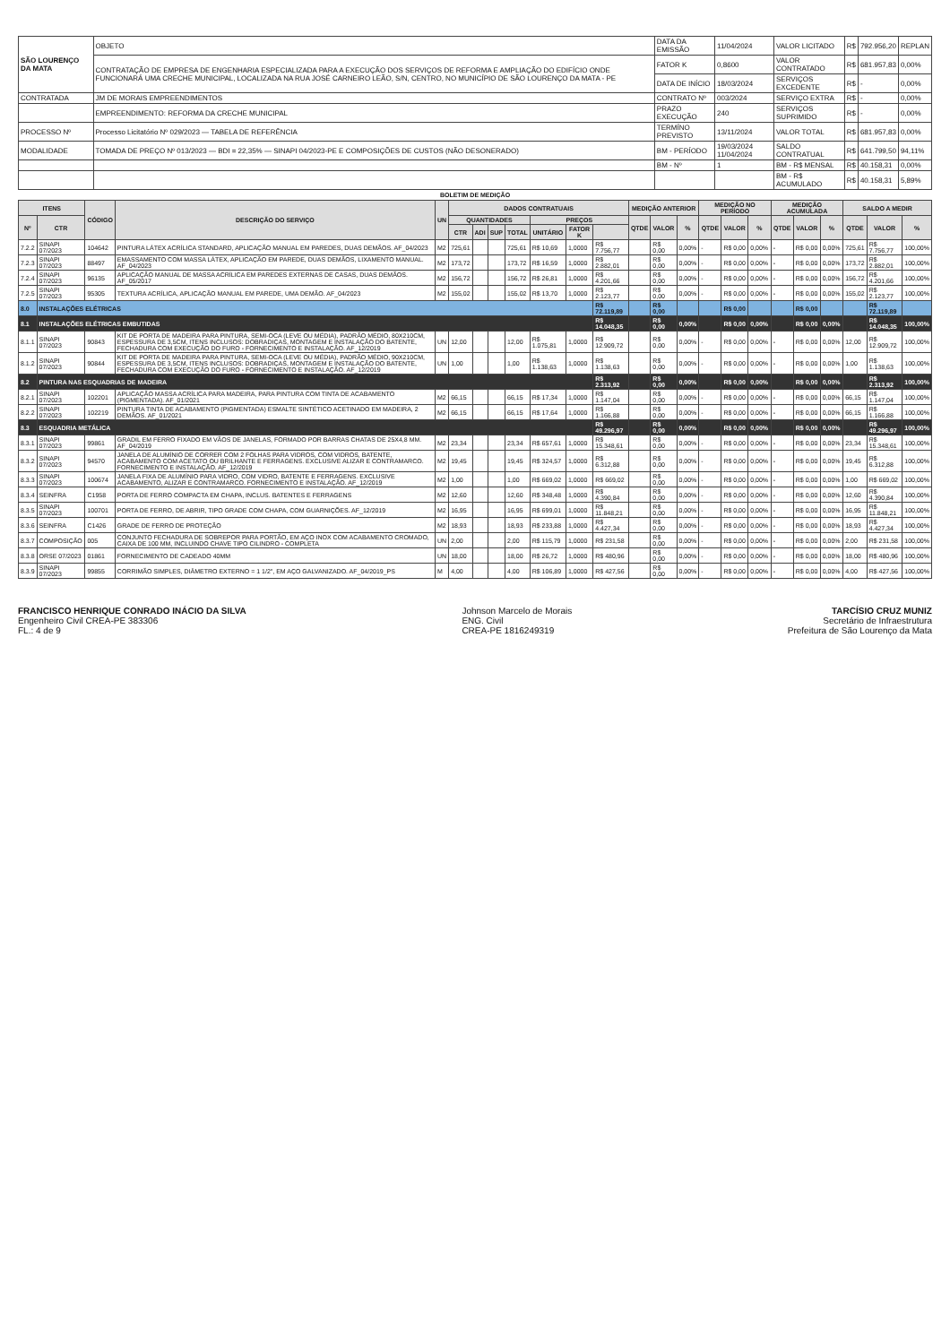| SÃO LOURENÇO DA MATA | OBJETO | DATA DA EMISSÃO | 11/04/2024 | VALOR LICITADO | R$ | 792.956,20 | REPLAN |
| | CONTRATAÇÃO DE EMPRESA DE ENGENHARIA ESPECIALIZADA PARA A EXECUÇÃO DOS SERVIÇOS DE REFORMA E AMPLIAÇÃO DO EDIFÍCIO ONDE FUNCIONARÁ UMA CRECHE MUNICIPAL, LOCALIZADA NA RUA JOSÉ CARNEIRO LEÃO, S/N, CENTRO, NO MUNICÍPIO DE SÃO LOURENÇO DA MATA - PE | FATOR K | 0,8600 | VALOR CONTRATADO | R$ | 681.957,83 | 0,00% |
| | | DATA DE INÍCIO | 18/03/2024 | SERVIÇOS EXCEDENTE | R$ | - | 0,00% |
| CONTRATADA | JM DE MORAIS EMPREENDIMENTOS | CONTRATO Nº | 003/2024 | SERVIÇO EXTRA | R$ | - | 0,00% |
| | EMPREENDIMENTO: REFORMA DA CRECHE MUNICIPAL | PRAZO EXECUÇÃO | 240 | SERVIÇOS SUPRIMIDO | R$ | - | 0,00% |
| PROCESSO Nº | Processo Licitatório Nº 029/2023 — TABELA DE REFERÊNCIA | TERMÍNO PREVISTO | 13/11/2024 | VALOR TOTAL | R$ | 681.957,83 | 0,00% |
| MODALIDADE | TOMADA DE PREÇO Nº 013/2023 — BDI = 22,35% — SINAPI 04/2023-PE E COMPOSIÇÕES DE CUSTOS (NÃO DESONERADO) | BM - PERÍODO | 19/03/2024 11/04/2024 | SALDO CONTRATUAL | R$ | 641.799,50 | 94,11% |
| | | BM - Nº | 1 | BM - R$ MENSAL | R$ | 40.158,31 | 0,00% |
| | | | | BM - R$ ACUMULADO | R$ | 40.158,31 | 5,89% |
BOLETIM DE MEDIÇÃO
| ITENS | | CÓDIGO | DESCRIÇÃO DO SERVIÇO | UN | DADOS CONTRATUAIS | | | | | | | MEDIÇÃO ANTERIOR | | | MEDIÇÃO NO PERÍODO | | | MEDIÇÃO ACUMULADA | | | SALDO A MEDIR | | |
| --- | --- | --- | --- | --- | --- | --- | --- | --- | --- | --- | --- | --- | --- | --- | --- | --- | --- | --- | --- | --- | --- | --- | --- |
| Nº | CTR | | | | QUANTIDADES | | | | PREÇOS | | | QTDE | VALOR | % | QTDE | VALOR | % | QTDE | VALOR | % | QTDE | VALOR | % |
| | | | | | CTR | ADI | SUP | TOTAL | UNITÁRIO | FATOR K | | | | | | | | | | | | | |
| 7.2.2 | SINAPI 07/2023 | 104642 | PINTURA LÁTEX ACRÍLICA STANDARD, APLICAÇÃO MANUAL EM PAREDES, DUAS DEMÃOS. AF_04/2023 | M2 | 725,61 | | | 725,61 | R$ 10,69 | 1,0000 | R$ 7.756,77 | | R$ 0,00 | 0,00% | - | R$ 0,00 | 0,00% | - | R$ 0,00 | 0,00% | 725,61 | R$ 7.756,77 | 100,00% |
| 7.2.3 | SINAPI 07/2023 | 88497 | EMASSAMENTO COM MASSA LÁTEX, APLICAÇÃO EM PAREDE, DUAS DEMÃOS, LIXAMENTO MANUAL. AF_04/2023 | M2 | 173,72 | | | 173,72 | R$ 16,59 | 1,0000 | R$ 2.882,01 | | R$ 0,00 | 0,00% | - | R$ 0,00 | 0,00% | - | R$ 0,00 | 0,00% | 173,72 | R$ 2.882,01 | 100,00% |
| 7.2.4 | SINAPI 07/2023 | 96135 | APLICAÇÃO MANUAL DE MASSA ACRÍLICA EM PAREDES EXTERNAS DE CASAS, DUAS DEMÃOS. AF_05/2017 | M2 | 156,72 | | | 156,72 | R$ 26,81 | 1,0000 | R$ 4.201,66 | | R$ 0,00 | 0,00% | - | R$ 0,00 | 0,00% | - | R$ 0,00 | 0,00% | 156,72 | R$ 4.201,66 | 100,00% |
| 7.2.5 | SINAPI 07/2023 | 95305 | TEXTURA ACRÍLICA, APLICAÇÃO MANUAL EM PAREDE, UMA DEMÃO. AF_04/2023 | M2 | 155,02 | | | 155,02 | R$ 13,70 | 1,0000 | R$ 2.123,77 | | R$ 0,00 | 0,00% | - | R$ 0,00 | 0,00% | - | R$ 0,00 | 0,00% | 155,02 | R$ 2.123,77 | 100,00% |
| 8.0 | INSTALAÇÕES ELÉTRICAS | | | | | | | | | | R$ 72.119,89 | | R$ 0,00 | | | R$ 0,00 | | | R$ 0,00 | | | R$ 72.119,89 | |
| 8.1 | INSTALAÇÕES ELÉTRICAS EMBUTIDAS | | | | | | | | | | R$ 14.048,35 | | R$ 0,00 | 0,00% | | R$ 0,00 | 0,00% | | R$ 0,00 | 0,00% | | R$ 14.048,35 | 100,00% |
| 8.1.1 | SINAPI 07/2023 | 90843 | KIT DE PORTA DE MADEIRA PARA PINTURA, SEMI-OCA (LEVE OU MÉDIA), PADRÃO MÉDIO, 80X210CM, ESPESSURA DE 3,5CM, ITENS INCLUSOS: DOBRADIÇAS, MONTAGEM E INSTALAÇÃO DO BATENTE, FECHADURA COM EXECUÇÃO DO FURO - FORNECIMENTO E INSTALAÇÃO. AF_12/2019 | UN | 12,00 | | | 12,00 | R$ 1.075,81 | 1,0000 | R$ 12.909,72 | | R$ 0,00 | 0,00% | - | R$ 0,00 | 0,00% | - | R$ 0,00 | 0,00% | 12,00 | R$ 12.909,72 | 100,00% |
| 8.1.2 | SINAPI 07/2023 | 90844 | KIT DE PORTA DE MADEIRA PARA PINTURA, SEMI-OCA (LEVE OU MÉDIA), PADRÃO MÉDIO, 90X210CM, ESPESSURA DE 3,5CM, ITENS INCLUSOS: DOBRADIÇAS, MONTAGEM E INSTALAÇÃO DO BATENTE, FECHADURA COM EXECUÇÃO DO FURO - FORNECIMENTO E INSTALAÇÃO. AF_12/2019 | UN | 1,00 | | | 1,00 | R$ 1.138,63 | 1,0000 | R$ 1.138,63 | | R$ 0,00 | 0,00% | - | R$ 0,00 | 0,00% | - | R$ 0,00 | 0,00% | 1,00 | R$ 1.138,63 | 100,00% |
| 8.2 | PINTURA NAS ESQUADRIAS DE MADEIRA | | | | | | | | | | R$ 2.313,92 | | R$ 0,00 | 0,00% | | R$ 0,00 | 0,00% | | R$ 0,00 | 0,00% | | R$ 2.313,92 | 100,00% |
| 8.2.1 | SINAPI 07/2023 | 102201 | APLICAÇÃO MASSA ACRÍLICA PARA MADEIRA, PARA PINTURA COM TINTA DE ACABAMENTO (PIGMENTADA). AF_01/2021 | M2 | 66,15 | | | 66,15 | R$ 17,34 | 1,0000 | R$ 1.147,04 | | R$ 0,00 | 0,00% | - | R$ 0,00 | 0,00% | - | R$ 0,00 | 0,00% | 66,15 | R$ 1.147,04 | 100,00% |
| 8.2.2 | SINAPI 07/2023 | 102219 | PINTURA TINTA DE ACABAMENTO (PIGMENTADA) ESMALTE SINTÉTICO ACETINADO EM MADEIRA, 2 DEMÃOS. AF_01/2021 | M2 | 66,15 | | | 66,15 | R$ 17,64 | 1,0000 | R$ 1.166,88 | | R$ 0,00 | 0,00% | - | R$ 0,00 | 0,00% | - | R$ 0,00 | 0,00% | 66,15 | R$ 1.166,88 | 100,00% |
| 8.3 | ESQUADRIA METÁLICA | | | | | | | | | | R$ 49.296,97 | | R$ 0,00 | 0,00% | | R$ 0,00 | 0,00% | | R$ 0,00 | 0,00% | | R$ 49.296,97 | 100,00% |
| 8.3.1 | SINAPI 07/2023 | 99861 | GRADIL EM FERRO FIXADO EM VÃOS DE JANELAS, FORMADO POR BARRAS CHATAS DE 25X4,8 MM. AF_04/2019 | M2 | 23,34 | | | 23,34 | R$ 657,61 | 1,0000 | R$ 15.348,61 | | R$ 0,00 | 0,00% | - | R$ 0,00 | 0,00% | - | R$ 0,00 | 0,00% | 23,34 | R$ 15.348,61 | 100,00% |
| 8.3.2 | SINAPI 07/2023 | 94570 | JANELA DE ALUMÍNIO DE CORRER COM 2 FOLHAS PARA VIDROS, COM VIDROS, BATENTE, ACABAMENTO COM ACETATO OU BRILHANTE E FERRAGENS. EXCLUSIVE ALIZAR E CONTRAMARCO. FORNECIMENTO E INSTALAÇÃO. AF_12/2019 | M2 | 19,45 | | | 19,45 | R$ 324,57 | 1,0000 | R$ 6.312,88 | | R$ 0,00 | 0,00% | - | R$ 0,00 | 0,00% | - | R$ 0,00 | 0,00% | 19,45 | R$ 6.312,88 | 100,00% |
| 8.3.3 | SINAPI 07/2023 | 100674 | JANELA FIXA DE ALUMÍNIO PARA VIDRO, COM VIDRO, BATENTE E FERRAGENS. EXCLUSIVE ACABAMENTO, ALIZAR E CONTRAMARCO. FORNECIMENTO E INSTALAÇÃO. AF_12/2019 | M2 | 1,00 | | | 1,00 | R$ 669,02 | 1,0000 | R$ 669,02 | | R$ 0,00 | 0,00% | - | R$ 0,00 | 0,00% | - | R$ 0,00 | 0,00% | 1,00 | R$ 669,02 | 100,00% |
| 8.3.4 | SEINFRA | C1958 | PORTA DE FERRO COMPACTA EM CHAPA, INCLUS. BATENTES E FERRAGENS | M2 | 12,60 | | | 12,60 | R$ 348,48 | 1,0000 | R$ 4.390,84 | | R$ 0,00 | 0,00% | - | R$ 0,00 | 0,00% | - | R$ 0,00 | 0,00% | 12,60 | R$ 4.390,84 | 100,00% |
| 8.3.5 | SINAPI 07/2023 | 100701 | PORTA DE FERRO, DE ABRIR, TIPO GRADE COM CHAPA, COM GUARNIÇÕES. AF_12/2019 | M2 | 16,95 | | | 16,95 | R$ 699,01 | 1,0000 | R$ 11.848,21 | | R$ 0,00 | 0,00% | - | R$ 0,00 | 0,00% | - | R$ 0,00 | 0,00% | 16,95 | R$ 11.848,21 | 100,00% |
| 8.3.6 | SEINFRA | C1426 | GRADE DE FERRO DE PROTEÇÃO | M2 | 18,93 | | | 18,93 | R$ 233,88 | 1,0000 | R$ 4.427,34 | | R$ 0,00 | 0,00% | - | R$ 0,00 | 0,00% | - | R$ 0,00 | 0,00% | 18,93 | R$ 4.427,34 | 100,00% |
| 8.3.7 | COMPOSIÇÃO | 005 | CONJUNTO FECHADURA DE SOBREPOR PARA PORTÃO, EM AÇO INOX COM ACABAMENTO CROMADO, CAIXA DE 100 MM, INCLUINDO CHAVE TIPO CILINDRO - COMPLETA | UN | 2,00 | | | 2,00 | R$ 115,79 | 1,0000 | R$ 231,58 | | R$ 0,00 | 0,00% | - | R$ 0,00 | 0,00% | - | R$ 0,00 | 0,00% | 2,00 | R$ 231,58 | 100,00% |
| 8.3.8 | ORSE 07/2023 | 01861 | FORNECIMENTO DE CADEADO 40MM | UN | 18,00 | | | 18,00 | R$ 26,72 | 1,0000 | R$ 480,96 | | R$ 0,00 | 0,00% | - | R$ 0,00 | 0,00% | - | R$ 0,00 | 0,00% | 18,00 | R$ 480,96 | 100,00% |
| 8.3.9 | SINAPI 07/2023 | 99855 | CORRIMÃO SIMPLES, DIÂMETRO EXTERNO = 1 1/2", EM AÇO GALVANIZADO. AF_04/2019_PS | M | 4,00 | | | 4,00 | R$ 106,89 | 1,0000 | R$ 427,56 | | R$ 0,00 | 0,00% | - | R$ 0,00 | 0,00% | - | R$ 0,00 | 0,00% | 4,00 | R$ 427,56 | 100,00% |
FRANCISCO HENRIQUE CONRADO INÁCIO DA SILVA
Engenheiro Civil CREA-PE 383306
FL.: 4 de 9
Johnson Marcelo de Morais
ENG. Civil
CREA-PE 1816249319
TARCÍSIO CRUZ MUNIZ
Secretário de Infraestrutura
Prefeitura de São Lourenço da Mata